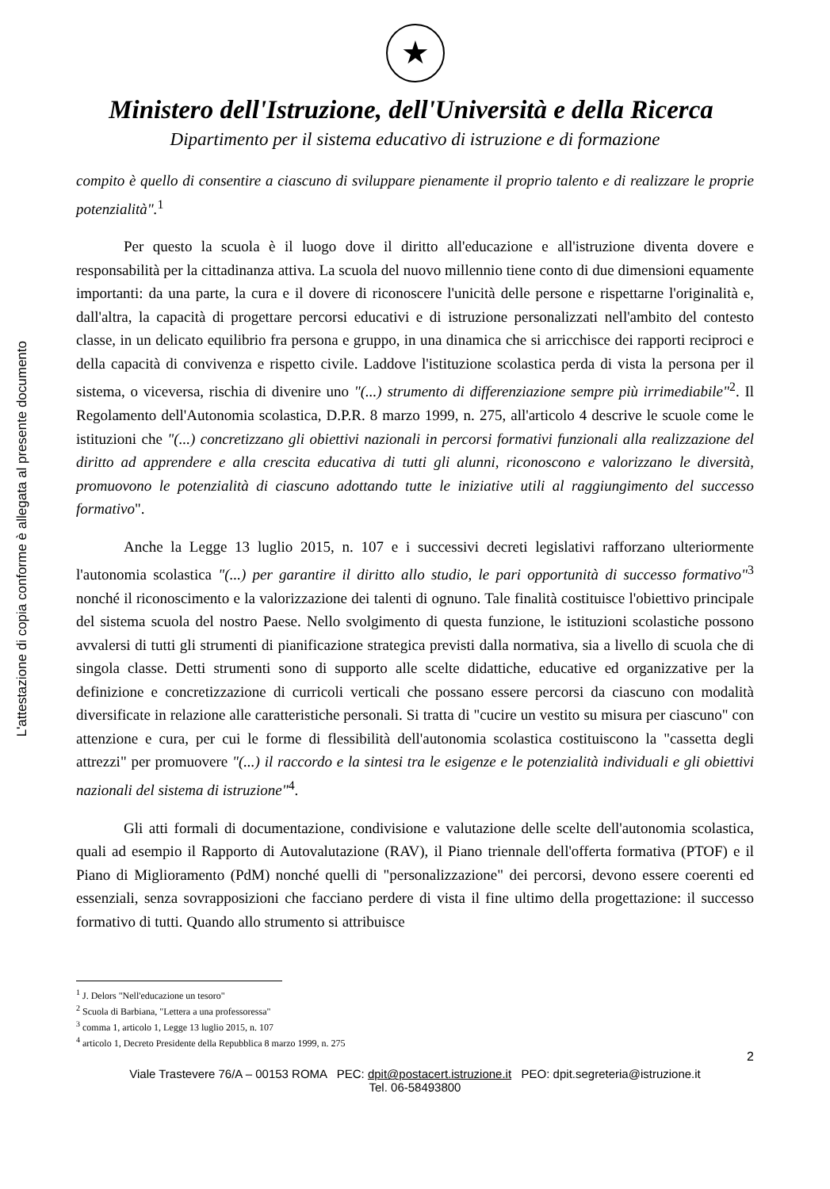L'attestazione di copia conforme è allegata al presente documento
★
Ministero dell'Istruzione, dell'Università e della Ricerca
Dipartimento per il sistema educativo di istruzione e di formazione
compito è quello di consentire a ciascuno di sviluppare pienamente il proprio talento e di realizzare le proprie potenzialità".<sup>1</sup>
Per questo la scuola è il luogo dove il diritto all'educazione e all'istruzione diventa dovere e responsabilità per la cittadinanza attiva. La scuola del nuovo millennio tiene conto di due dimensioni equamente importanti: da una parte, la cura e il dovere di riconoscere l'unicità delle persone e rispettarne l'originalità e, dall'altra, la capacità di progettare percorsi educativi e di istruzione personalizzati nell'ambito del contesto classe, in un delicato equilibrio fra persona e gruppo, in una dinamica che si arricchisce dei rapporti reciproci e della capacità di convivenza e rispetto civile. Laddove l'istituzione scolastica perda di vista la persona per il sistema, o viceversa, rischia di divenire uno "(...) strumento di differenziazione sempre più irrimediabile"<sup>2</sup>. Il Regolamento dell'Autonomia scolastica, D.P.R. 8 marzo 1999, n. 275, all'articolo 4 descrive le scuole come le istituzioni che "(...) concretizzano gli obiettivi nazionali in percorsi formativi funzionali alla realizzazione del diritto ad apprendere e alla crescita educativa di tutti gli alunni, riconoscono e valorizzano le diversità, promuovono le potenzialità di ciascuno adottando tutte le iniziative utili al raggiungimento del successo formativo".
Anche la Legge 13 luglio 2015, n. 107 e i successivi decreti legislativi rafforzano ulteriormente l'autonomia scolastica "(...) per garantire il diritto allo studio, le pari opportunità di successo formativo"<sup>3</sup> nonché il riconoscimento e la valorizzazione dei talenti di ognuno. Tale finalità costituisce l'obiettivo principale del sistema scuola del nostro Paese. Nello svolgimento di questa funzione, le istituzioni scolastiche possono avvalersi di tutti gli strumenti di pianificazione strategica previsti dalla normativa, sia a livello di scuola che di singola classe. Detti strumenti sono di supporto alle scelte didattiche, educative ed organizzative per la definizione e concretizzazione di curricoli verticali che possano essere percorsi da ciascuno con modalità diversificate in relazione alle caratteristiche personali. Si tratta di "cucire un vestito su misura per ciascuno" con attenzione e cura, per cui le forme di flessibilità dell'autonomia scolastica costituiscono la "cassetta degli attrezzi" per promuovere "(...) il raccordo e la sintesi tra le esigenze e le potenzialità individuali e gli obiettivi nazionali del sistema di istruzione"<sup>4</sup>.
Gli atti formali di documentazione, condivisione e valutazione delle scelte dell'autonomia scolastica, quali ad esempio il Rapporto di Autovalutazione (RAV), il Piano triennale dell'offerta formativa (PTOF) e il Piano di Miglioramento (PdM) nonché quelli di "personalizzazione" dei percorsi, devono essere coerenti ed essenziali, senza sovrapposizioni che facciano perdere di vista il fine ultimo della progettazione: il successo formativo di tutti. Quando allo strumento si attribuisce
<sup>1</sup> J. Delors "Nell'educazione un tesoro"
<sup>2</sup> Scuola di Barbiana, "Lettera a una professoressa"
<sup>3</sup> comma 1, articolo 1, Legge 13 luglio 2015, n. 107
<sup>4</sup> articolo 1, Decreto Presidente della Repubblica 8 marzo 1999, n. 275
2
Viale Trastevere 76/A – 00153 ROMA PEC: dpit@postacert.istruzione.it PEO: dpit.segreteria@istruzione.it
Tel. 06-58493800